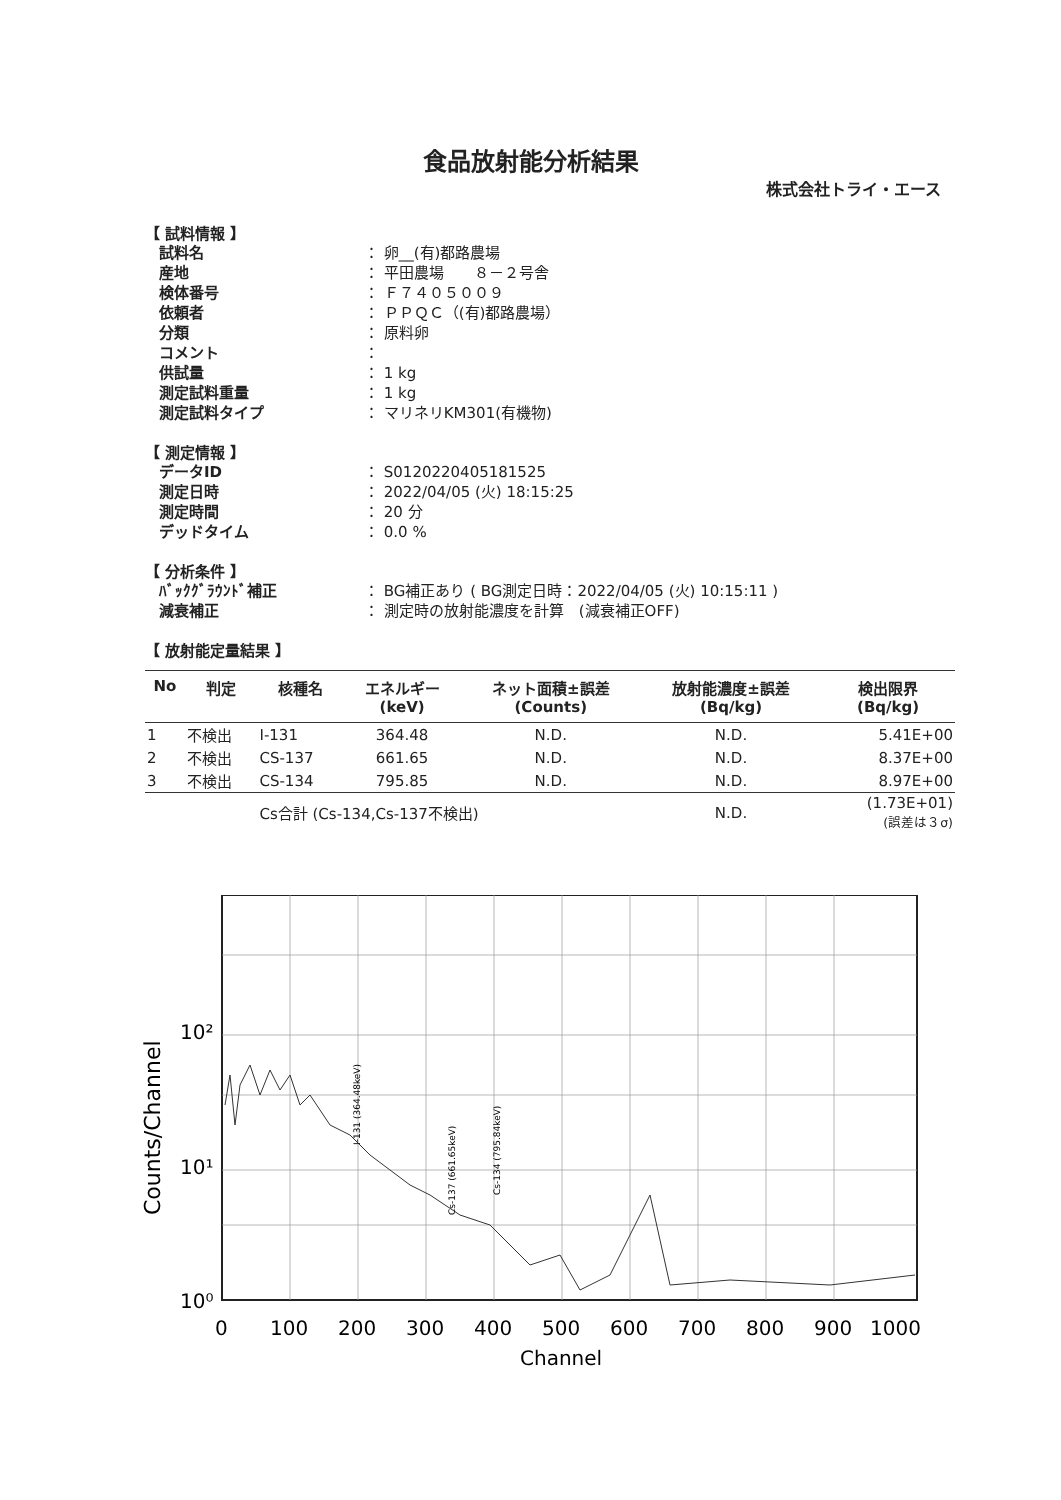食品放射能分析結果
株式会社トライ・エース
【 試料情報 】
試料名 ： 卵__(有)都路農場
産地 ： 平田農場　　８－２号舎
検体番号 ： Ｆ７４０５００９
依頼者 ： ＰＰＱＣ（(有)都路農場）
分類 ： 原料卵
コメント ：
供試量 ： 1 kg
測定試料重量 ： 1 kg
測定試料タイプ ： マリネリKM301(有機物)
【 測定情報 】
データID ： S0120220405181525
測定日時 ： 2022/04/05 (火) 18:15:25
測定時間 ： 20 分
デッドタイム ： 0.0 %
【 分析条件 】
ﾊﾞｯｸｸﾞﾗｳﾝﾄﾞ補正 ： BG補正あり ( BG測定日時：2022/04/05 (火) 10:15:11 )
減衰補正 ： 測定時の放射能濃度を計算　(減衰補正OFF)
【 放射能定量結果 】
| No | 判定 | 核種名 | エネルギー (keV) | ネット面積±誤差 (Counts) | 放射能濃度±誤差 (Bq/kg) | 検出限界 (Bq/kg) |
| --- | --- | --- | --- | --- | --- | --- |
| 1 | 不検出 | I-131 | 364.48 | N.D. | N.D. | 5.41E+00 |
| 2 | 不検出 | CS-137 | 661.65 | N.D. | N.D. | 8.37E+00 |
| 3 | 不検出 | CS-134 | 795.85 | N.D. | N.D. | 8.97E+00 |
| | | Cs合計 (Cs-134,Cs-137不検出) | | | N.D. | (1.73E+01) (誤差は３σ) |
10²
10¹
10⁰
0
100
200
300
400
500
600
700
800
900
1000
Channel
Counts/Channel
I-131 (364.48keV)
Cs-137 (661.65keV)
Cs-134 (795.84keV)